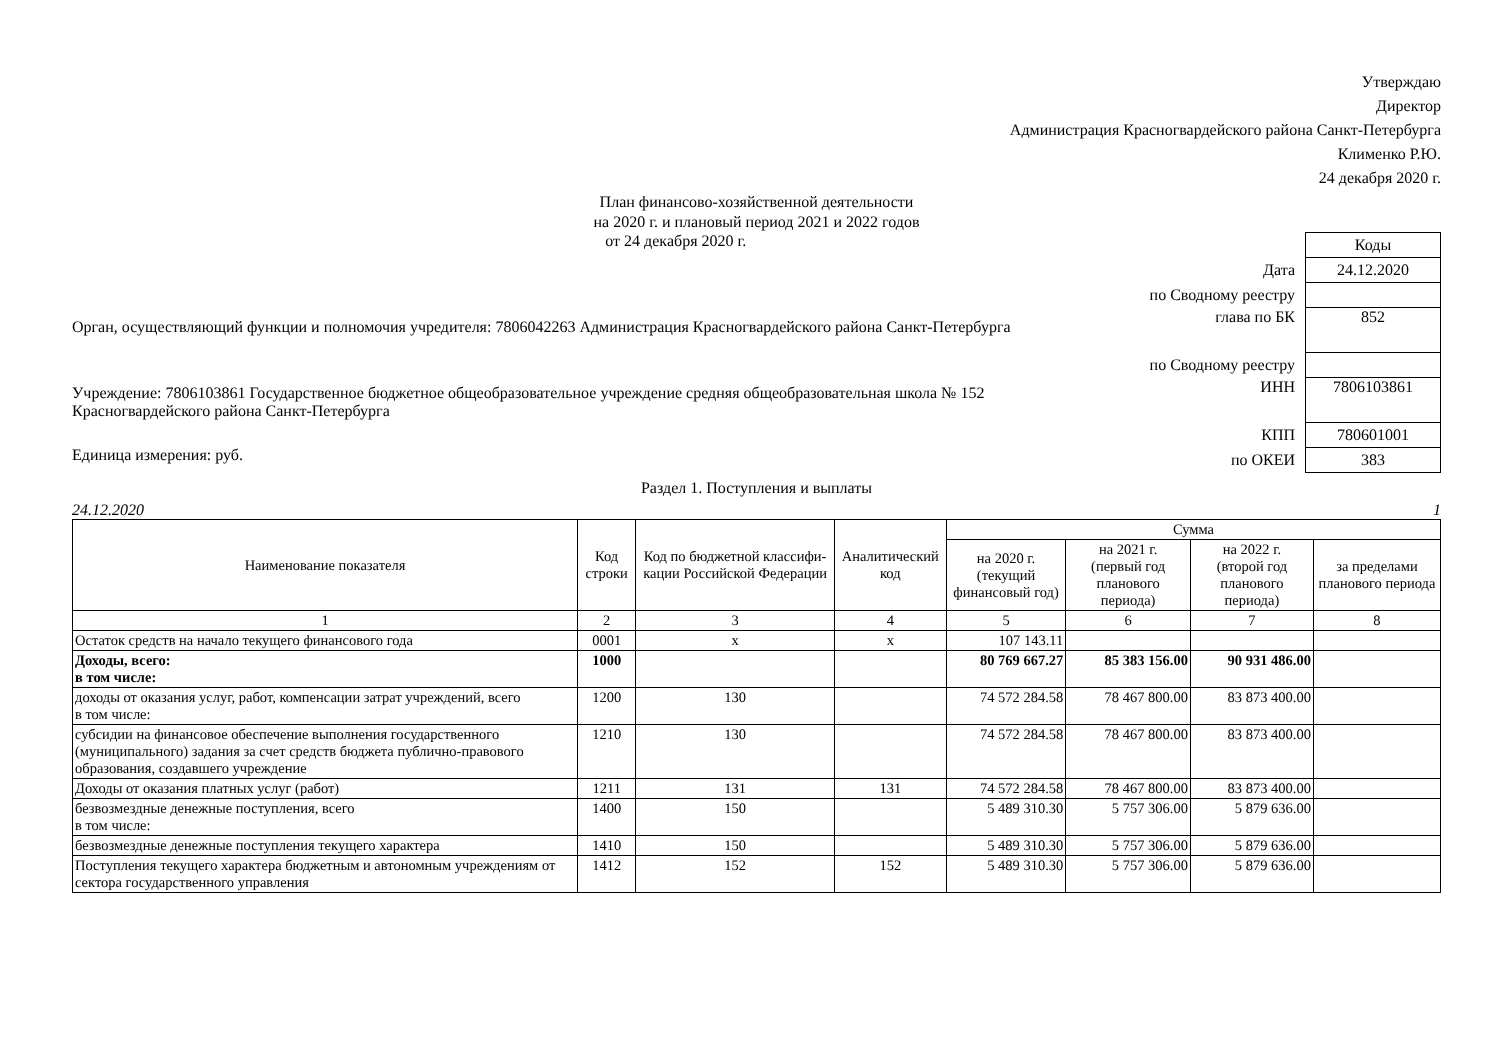Утверждаю
Директор
Администрация Красногвардейского района Санкт-Петербурга
Клименко Р.Ю.
24 декабря 2020 г.
План финансово-хозяйственной деятельности
на 2020 г. и плановый период 2021 и 2022 годов
от 24 декабря 2020 г.
Орган, осуществляющий функции и полномочия учредителя: 7806042263 Администрация Красногвардейского района Санкт-Петербурга
Учреждение: 7806103861 Государственное бюджетное общеобразовательное учреждение средняя общеобразовательная школа № 152
Красногвардейского района Санкт-Петербурга
Единица измерения: руб.
| | Коды |
| Дата | 24.12.2020 |
| по Сводному реестру | |
| глава по БК | 852 |
| по Сводному реестру | |
| ИНН | 7806103861 |
| КПП | 780601001 |
| по ОКЕИ | 383 |
Раздел 1. Поступления и выплаты
24.12.2020 1
| Наименование показателя | Код строки | Код по бюджетной классифи-кации Российской Федерации | Аналитический код | Сумма | | | |
| --- | --- | --- | --- | --- | --- | --- | --- |
| | | | | на 2020 г. (текущий финансовый год) | на 2021 г. (первый год планового периода) | на 2022 г. (второй год планового периода) | за пределами планового периода |
| 1 | 2 | 3 | 4 | 5 | 6 | 7 | 8 |
| Остаток средств на начало текущего финансового года | 0001 | x | x | 107 143.11 | | | |
| Доходы, всего: в том числе: | 1000 | | | 80 769 667.27 | 85 383 156.00 | 90 931 486.00 | |
| доходы от оказания услуг, работ, компенсации затрат учреждений, всего в том числе: | 1200 | 130 | | 74 572 284.58 | 78 467 800.00 | 83 873 400.00 | |
| субсидии на финансовое обеспечение выполнения государственного (муниципального) задания за счет средств бюджета публично-правового образования, создавшего учреждение | 1210 | 130 | | 74 572 284.58 | 78 467 800.00 | 83 873 400.00 | |
| Доходы от оказания платных услуг (работ) | 1211 | 131 | 131 | 74 572 284.58 | 78 467 800.00 | 83 873 400.00 | |
| безвозмездные денежные поступления, всего в том числе: | 1400 | 150 | | 5 489 310.30 | 5 757 306.00 | 5 879 636.00 | |
| безвозмездные денежные поступления текущего характера | 1410 | 150 | | 5 489 310.30 | 5 757 306.00 | 5 879 636.00 | |
| Поступления текущего характера бюджетным и автономным учреждениям от сектора государственного управления | 1412 | 152 | 152 | 5 489 310.30 | 5 757 306.00 | 5 879 636.00 | |